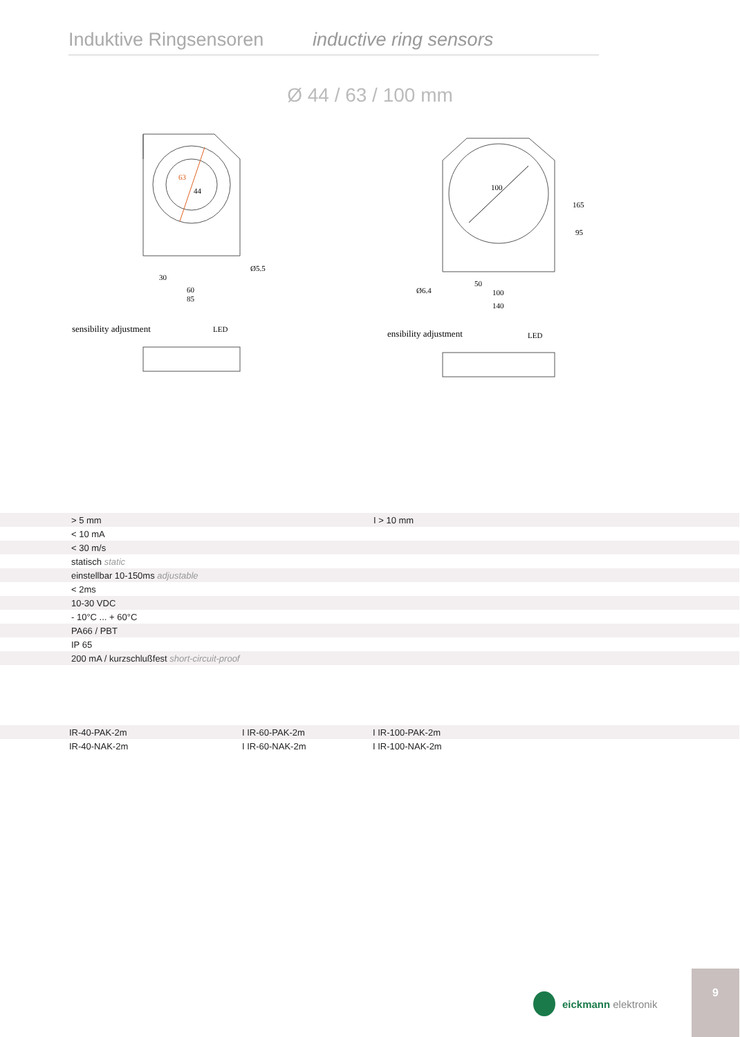Induktive Ringsensoren
inductive ring sensors
Ø 44 / 63 / 100 mm
63
44
sensibility adjustment
LED
30
60
85
Ø5.5
100
Ø6.4
50
100
140
165
95
sensibility adjustment
LED
| | > 5 mm | I > 10 mm |
| | < 10 mA | |
| | < 30 m/s | |
| | statisch static | |
| | einstellbar 10-150ms adjustable | |
| | < 2ms | |
| | 10-30 VDC | |
| | - 10°C ... + 60°C | |
| | PA66 / PBT | |
| | IP 65 | |
| | 200 mA / kurzschlußfest short-circuit-proof | |
| | IR-40-PAK-2m | I IR-60-PAK-2m | I IR-100-PAK-2m |
| | IR-40-NAK-2m | I IR-60-NAK-2m | I IR-100-NAK-2m |
eickmann elektronik
9